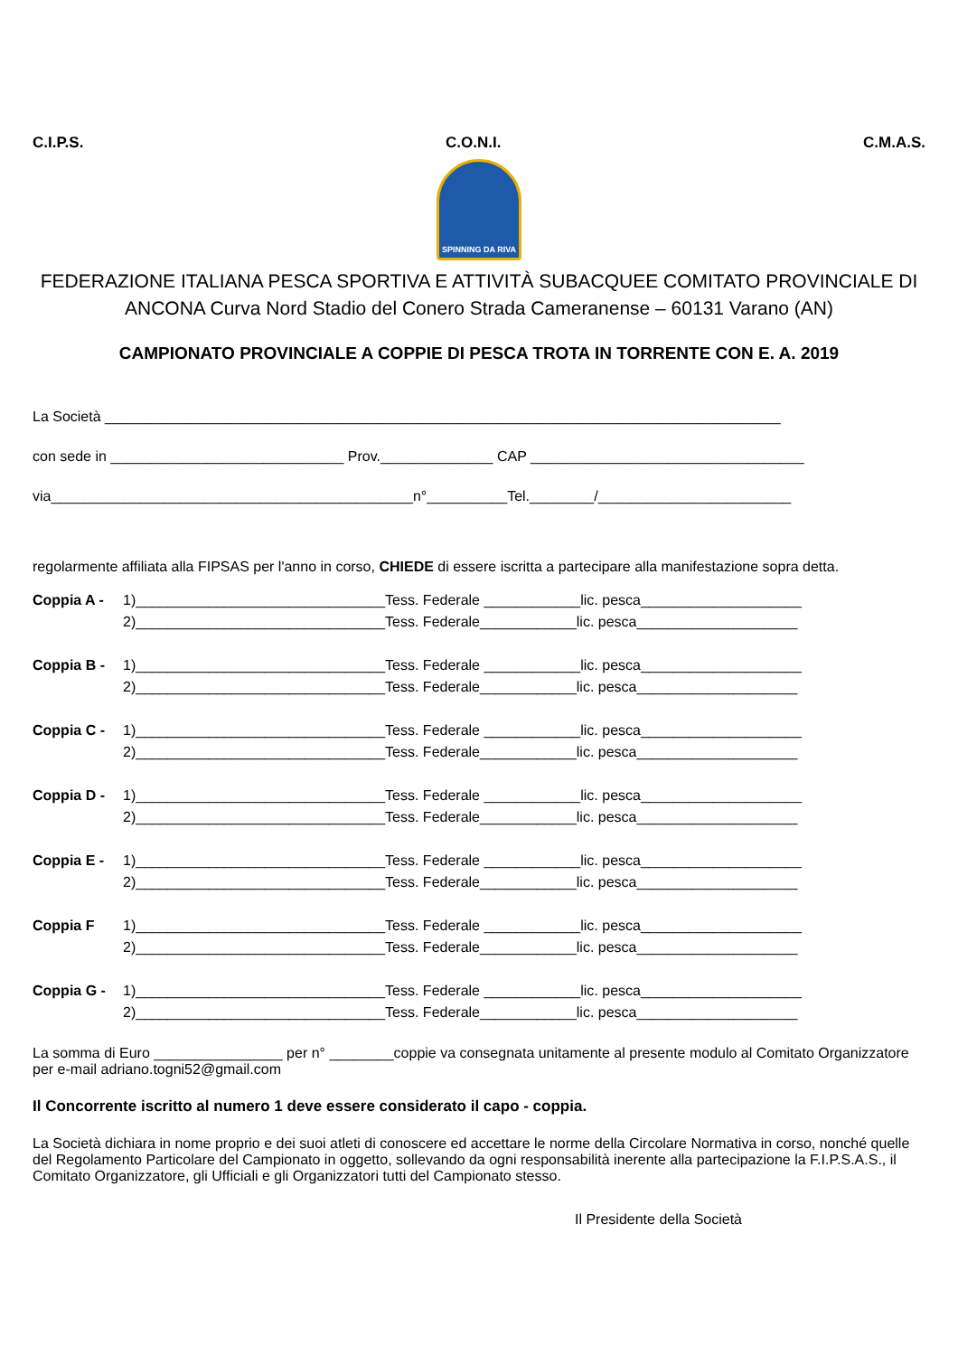C.I.P.S. C.O.N.I. C.M.A.S.
SPINNING DA RIVA
FEDERAZIONE ITALIANA PESCA SPORTIVA E ATTIVITÀ SUBACQUEE COMITATO PROVINCIALE DI ANCONA Curva Nord Stadio del Conero Strada Cameranense – 60131 Varano (AN)
CAMPIONATO PROVINCIALE A COPPIE DI PESCA TROTA IN TORRENTE CON E. A. 2019
La Società ____________________________________________________________________________________
con sede in _____________________________ Prov.______________ CAP __________________________________
via_____________________________________________n°__________Tel.________/________________________
regolarmente affiliata alla FIPSAS per l'anno in corso, CHIEDE di essere iscritta a partecipare alla manifestazione sopra detta.
Coppia A - 1)_______________________________Tess. Federale ____________lic. pesca____________________
2)_______________________________Tess. Federale____________lic. pesca____________________
Coppia B - 1)_______________________________Tess. Federale ____________lic. pesca____________________
2)_______________________________Tess. Federale____________lic. pesca____________________
Coppia C - 1)_______________________________Tess. Federale ____________lic. pesca____________________
2)_______________________________Tess. Federale____________lic. pesca____________________
Coppia D - 1)_______________________________Tess. Federale ____________lic. pesca____________________
2)_______________________________Tess. Federale____________lic. pesca____________________
Coppia E - 1)_______________________________Tess. Federale ____________lic. pesca____________________
2)_______________________________Tess. Federale____________lic. pesca____________________
Coppia F 1)_______________________________Tess. Federale ____________lic. pesca____________________
2)_______________________________Tess. Federale____________lic. pesca____________________
Coppia G - 1)_______________________________Tess. Federale ____________lic. pesca____________________
2)_______________________________Tess. Federale____________lic. pesca____________________
La somma di Euro ________________ per n° ________coppie va consegnata unitamente al presente modulo al Comitato Organizzatore per e-mail adriano.togni52@gmail.com
Il Concorrente iscritto al numero 1 deve essere considerato il capo - coppia.
La Società dichiara in nome proprio e dei suoi atleti di conoscere ed accettare le norme della Circolare Normativa in corso, nonché quelle del Regolamento Particolare del Campionato in oggetto, sollevando da ogni responsabilità inerente alla partecipazione la F.I.P.S.A.S., il Comitato Organizzatore, gli Ufficiali e gli Organizzatori tutti del Campionato stesso.
Il Presidente della Società